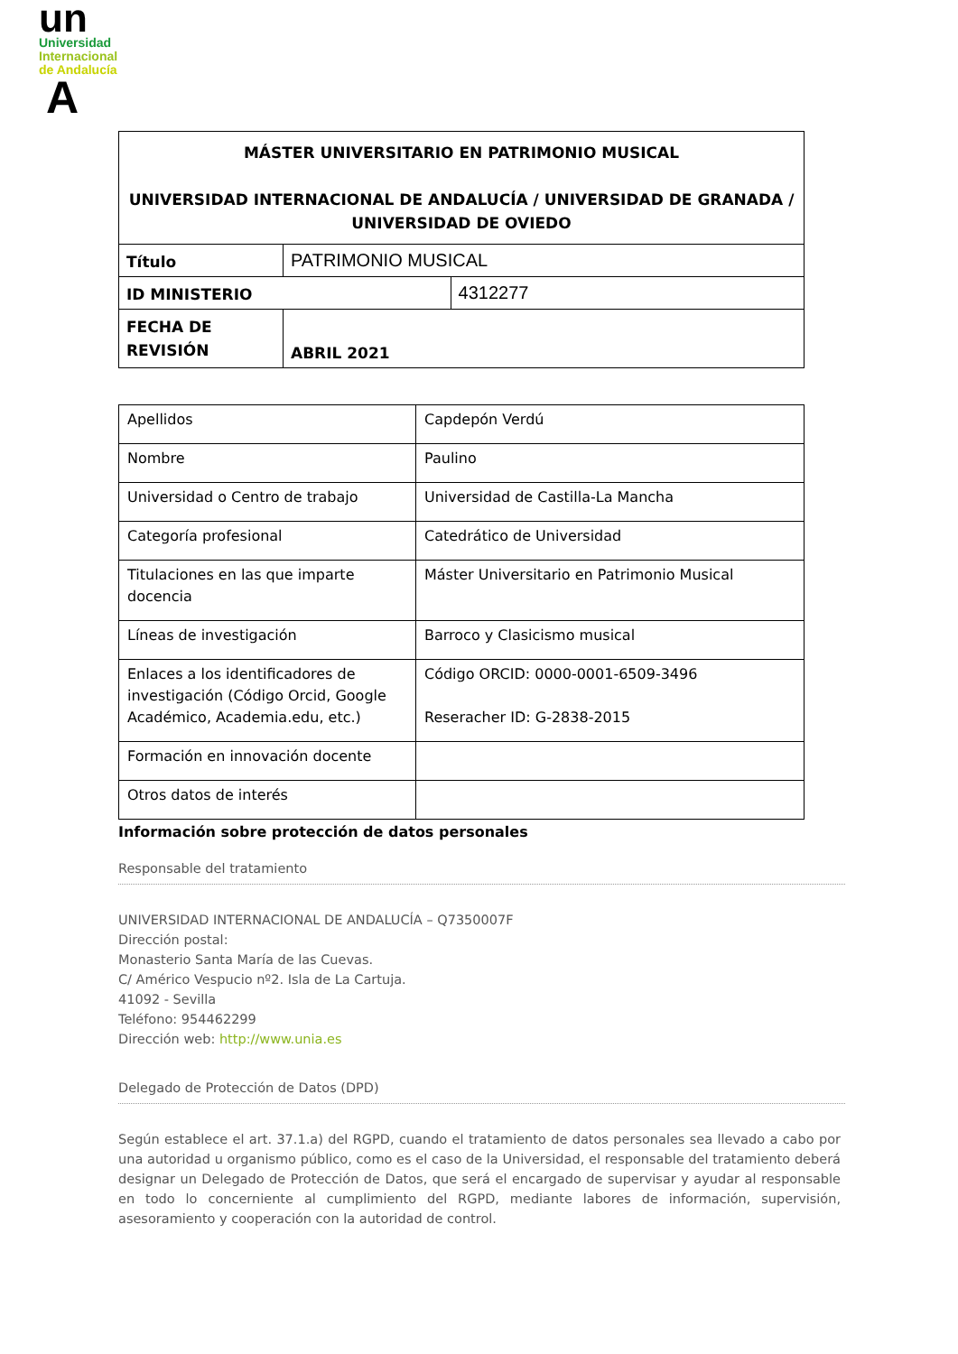un
Universidad
Internacional
de Andalucía
A
| MÁSTER UNIVERSITARIO EN PATRIMONIO MUSICAL UNIVERSIDAD INTERNACIONAL DE ANDALUCÍA / UNIVERSIDAD DE GRANADA / UNIVERSIDAD DE OVIEDO | | |
| Título | PATRIMONIO MUSICAL | |
| ID MINISTERIO | | 4312277 |
| FECHA DE REVISIÓN | ABRIL 2021 | |
| Apellidos | Capdepón Verdú |
| Nombre | Paulino |
| Universidad o Centro de trabajo | Universidad de Castilla-La Mancha |
| Categoría profesional | Catedrático de Universidad |
| Titulaciones en las que imparte docencia | Máster Universitario en Patrimonio Musical |
| Líneas de investigación | Barroco y Clasicismo musical |
| Enlaces a los identificadores de investigación (Código Orcid, Google Académico, Academia.edu, etc.) | Código ORCID: 0000-0001-6509-3496 Reseracher ID: G-2838-2015 |
| Formación en innovación docente | |
| Otros datos de interés | |
Información sobre protección de datos personales
Responsable del tratamiento
UNIVERSIDAD INTERNACIONAL DE ANDALUCÍA – Q7350007F
Dirección postal:
Monasterio Santa María de las Cuevas.
C/ Américo Vespucio nº2. Isla de La Cartuja.
41092 - Sevilla
Teléfono: 954462299
Dirección web: http://www.unia.es
Delegado de Protección de Datos (DPD)
Según establece el art. 37.1.a) del RGPD, cuando el tratamiento de datos personales sea llevado a cabo por una autoridad u organismo público, como es el caso de la Universidad, el responsable del tratamiento deberá designar un Delegado de Protección de Datos, que será el encargado de supervisar y ayudar al responsable en todo lo concerniente al cumplimiento del RGPD, mediante labores de información, supervisión, asesoramiento y cooperación con la autoridad de control.